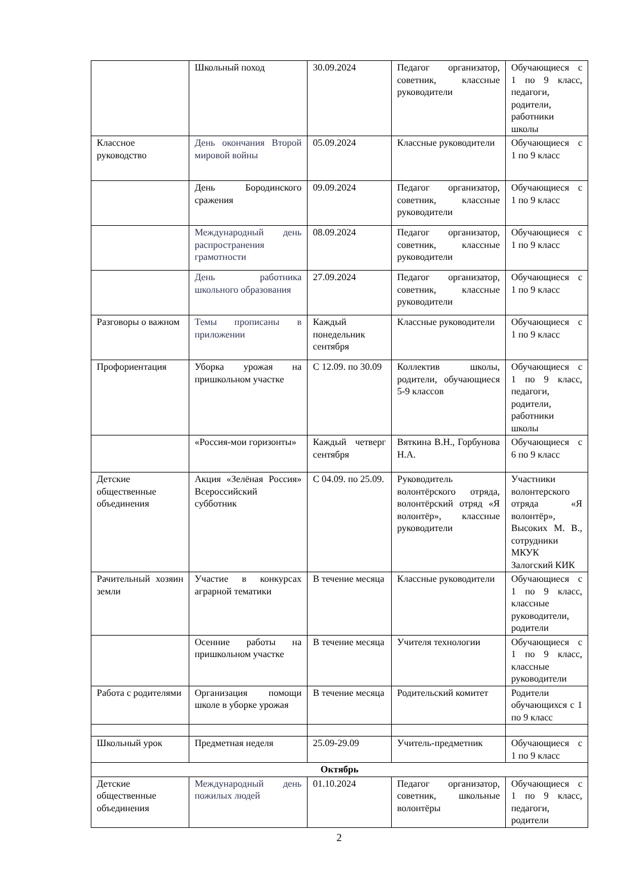| | Школьный поход | 30.09.2024 | Педагог организатор, советник, классные руководители | Обучающиеся с 1 по 9 класс, педагоги, родители, работники школы |
| Классное руководство | День окончания Второй мировой войны | 05.09.2024 | Классные руководители | Обучающиеся с 1 по 9 класс |
| | День Бородинского сражения | 09.09.2024 | Педагог организатор, советник, классные руководители | Обучающиеся с 1 по 9 класс |
| | Международный день распространения грамотности | 08.09.2024 | Педагог организатор, советник, классные руководители | Обучающиеся с 1 по 9 класс |
| | День работника школьного образования | 27.09.2024 | Педагог организатор, советник, классные руководители | Обучающиеся с 1 по 9 класс |
| Разговоры о важном | Темы прописаны в приложении | Каждый понедельник сентября | Классные руководители | Обучающиеся с 1 по 9 класс |
| Профориентация | Уборка урожая на пришкольном участке | С 12.09. по 30.09 | Коллектив школы, родители, обучающиеся 5-9 классов | Обучающиеся с 1 по 9 класс, педагоги, родители, работники школы |
| | «Россия-мои горизонты» | Каждый четверг сентября | Вяткина В.Н., Горбунова Н.А. | Обучающиеся с 6 по 9 класс |
| Детские общественные объединения | Акция «Зелёная Россия» Всероссийский субботник | С 04.09. по 25.09. | Руководитель волонтёрского отряда, волонтёрский отряд «Я волонтёр», классные руководители | Участники волонтерского отряда «Я волонтёр», Высоких М. В., сотрудники МКУК Залогский КИК |
| Рачительный хозяин земли | Участие в конкурсах аграрной тематики | В течение месяца | Классные руководители | Обучающиеся с 1 по 9 класс, классные руководители, родители |
| | Осенние работы на пришкольном участке | В течение месяца | Учителя технологии | Обучающиеся с 1 по 9 класс, классные руководители |
| Работа с родителями | Организация помощи школе в уборке урожая | В течение месяца | Родительский комитет | Родители обучающихся с 1 по 9 класс |
| Школьный урок | Предметная неделя | 25.09-29.09 | Учитель-предметник | Обучающиеся с 1 по 9 класс |
| Октябрь | | | | |
| Детские общественные объединения | Международный день пожилых людей | 01.10.2024 | Педагог организатор, советник, школьные волонтёры | Обучающиеся с 1 по 9 класс, педагоги, родители |
2